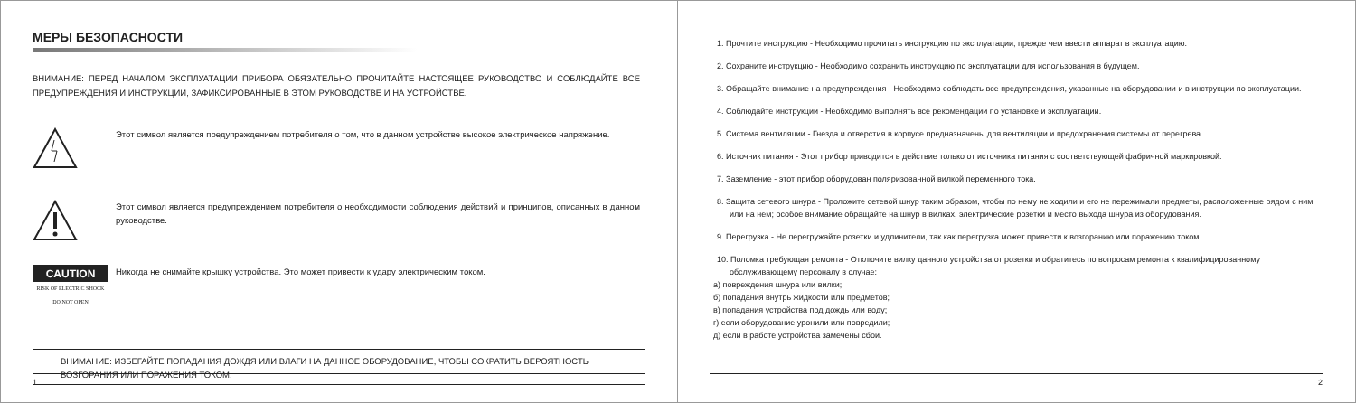МЕРЫ БЕЗОПАСНОСТИ
ВНИМАНИЕ: ПЕРЕД НАЧАЛОМ ЭКСПЛУАТАЦИИ ПРИБОРА ОБЯЗАТЕЛЬНО ПРОЧИТАЙТЕ НАСТОЯЩЕЕ РУКОВОДСТВО И СОБЛЮДАЙТЕ ВСЕ ПРЕДУПРЕЖДЕНИЯ И ИНСТРУКЦИИ, ЗАФИКСИРОВАННЫЕ В ЭТОМ РУКОВОДСТВЕ И НА УСТРОЙСТВЕ.
Этот символ является предупреждением потребителя о том, что в данном устройстве высокое электрическое напряжение.
Этот символ является предупреждением потребителя о необходимости соблюдения действий и принципов, описанных в данном руководстве.
CAUTION
RISK OF ELECTRIC SHOCK
DO NOT OPEN
Никогда не снимайте крышку устройства. Это может привести к удару электрическим током.
ВНИМАНИЕ: ИЗБЕГАЙТЕ ПОПАДАНИЯ ДОЖДЯ ИЛИ ВЛАГИ НА ДАННОЕ ОБОРУДОВАНИЕ, ЧТОБЫ СОКРАТИТЬ ВЕРОЯТНОСТЬ ВОЗГОРАНИЯ ИЛИ ПОРАЖЕНИЯ ТОКОМ.
1
1. Прочтите инструкцию - Необходимо прочитать инструкцию по эксплуатации, прежде чем ввести аппарат в эксплуатацию.
2. Сохраните инструкцию - Необходимо сохранить инструкцию по эксплуатации для использования в будущем.
3. Обращайте внимание на предупреждения - Необходимо соблюдать все предупреждения, указанные на оборудовании и в инструкции по эксплуатации.
4. Соблюдайте инструкции - Необходимо выполнять все рекомендации по установке и эксплуатации.
5. Система вентиляции - Гнезда и отверстия в корпусе предназначены для вентиляции и предохранения системы от перегрева.
6. Источник питания - Этот прибор приводится в действие только от источника питания с соответствующей фабричной маркировкой.
7. Заземление - этот прибор оборудован поляризованной вилкой переменного тока.
8. Защита сетевого шнура - Проложите сетевой шнур таким образом, чтобы по нему не ходили и его не пережимали предметы, расположенные рядом с ним или на нем; особое внимание обращайте на шнур в вилках, электрические розетки и место выхода шнура из оборудования.
9. Перегрузка - Не перегружайте розетки и удлинители, так как перегрузка может привести к возгоранию или поражению током.
10. Поломка требующая ремонта - Отключите вилку данного устройства от розетки и обратитесь по вопросам ремонта к квалифицированному обслуживающему персоналу в случае:
а) повреждения шнура или вилки;
б) попадания внутрь жидкости или предметов;
в) попадания устройства под дождь или воду;
г) если оборудование уронили или повредили;
д) если в работе устройства замечены сбои.
2